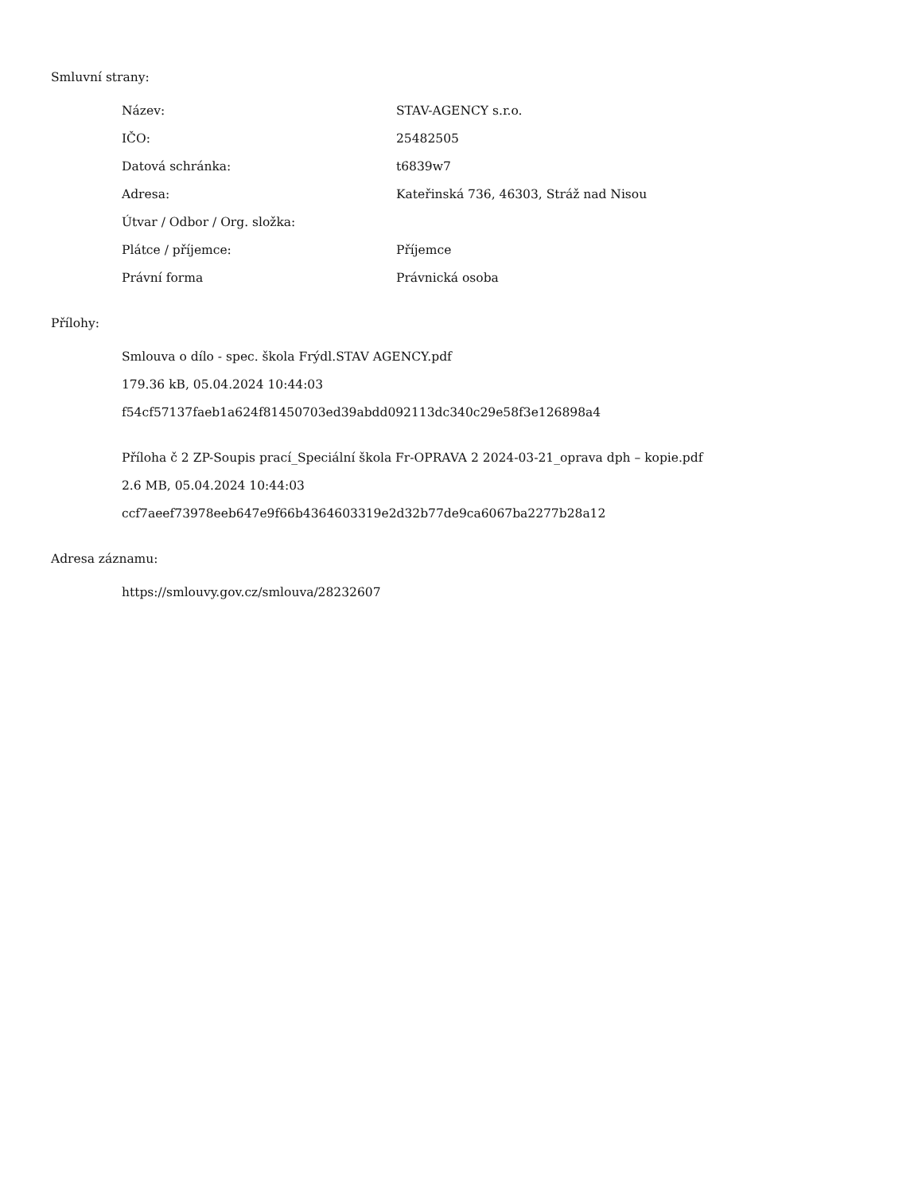Smluvní strany:
| Název: | STAV-AGENCY s.r.o. |
| IČO: | 25482505 |
| Datová schránka: | t6839w7 |
| Adresa: | Kateřinská 736, 46303, Stráž nad Nisou |
| Útvar / Odbor / Org. složka: | |
| Plátce / příjemce: | Příjemce |
| Právní forma | Právnická osoba |
Přílohy:
Smlouva o dílo - spec. škola Frýdl.STAV AGENCY.pdf
179.36 kB, 05.04.2024 10:44:03
f54cf57137faeb1a624f81450703ed39abdd092113dc340c29e58f3e126898a4
Příloha č 2 ZP-Soupis prací_Speciální škola Fr-OPRAVA 2 2024-03-21_oprava dph – kopie.pdf
2.6 MB, 05.04.2024 10:44:03
ccf7aeef73978eeb647e9f66b4364603319e2d32b77de9ca6067ba2277b28a12
Adresa záznamu:
https://smlouvy.gov.cz/smlouva/28232607